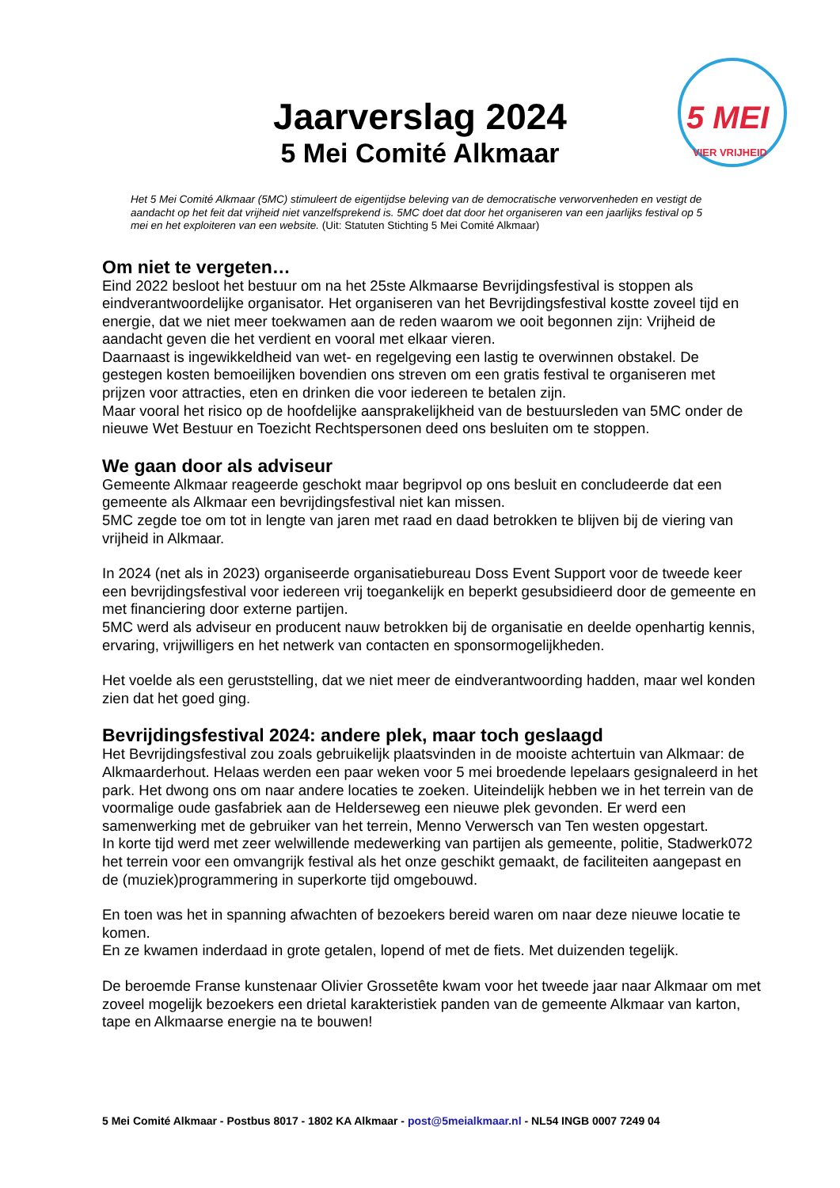5 MEI
VIER VRIJHEID
Jaarverslag 2024
5 Mei Comité Alkmaar
Het 5 Mei Comité Alkmaar (5MC) stimuleert de eigentijdse beleving van de democratische verworvenheden en vestigt de aandacht op het feit dat vrijheid niet vanzelfsprekend is. 5MC doet dat door het organiseren van een jaarlijks festival op 5 mei en het exploiteren van een website. (Uit: Statuten Stichting 5 Mei Comité Alkmaar)
Om niet te vergeten…
Eind 2022 besloot het bestuur om na het 25ste Alkmaarse Bevrijdingsfestival is stoppen als eindverantwoordelijke organisator. Het organiseren van het Bevrijdingsfestival kostte zoveel tijd en energie, dat we niet meer toekwamen aan de reden waarom we ooit begonnen zijn: Vrijheid de aandacht geven die het verdient en vooral met elkaar vieren.
Daarnaast is ingewikkeldheid van wet- en regelgeving een lastig te overwinnen obstakel. De gestegen kosten bemoeilijken bovendien ons streven om een gratis festival te organiseren met prijzen voor attracties, eten en drinken die voor iedereen te betalen zijn.
Maar vooral het risico op de hoofdelijke aansprakelijkheid van de bestuursleden van 5MC onder de nieuwe Wet Bestuur en Toezicht Rechtspersonen deed ons besluiten om te stoppen.
We gaan door als adviseur
Gemeente Alkmaar reageerde geschokt maar begripvol op ons besluit en concludeerde dat een gemeente als Alkmaar een bevrijdingsfestival niet kan missen.
5MC zegde toe om tot in lengte van jaren met raad en daad betrokken te blijven bij de viering van vrijheid in Alkmaar.
In 2024 (net als in 2023) organiseerde organisatiebureau Doss Event Support voor de tweede keer een bevrijdingsfestival voor iedereen vrij toegankelijk en beperkt gesubsidieerd door de gemeente en met financiering door externe partijen.
5MC werd als adviseur en producent nauw betrokken bij de organisatie en deelde openhartig kennis, ervaring, vrijwilligers en het netwerk van contacten en sponsormogelijkheden.
Het voelde als een geruststelling, dat we niet meer de eindverantwoording hadden, maar wel konden zien dat het goed ging.
Bevrijdingsfestival 2024: andere plek, maar toch geslaagd
Het Bevrijdingsfestival zou zoals gebruikelijk plaatsvinden in de mooiste achtertuin van Alkmaar: de Alkmaarderhout. Helaas werden een paar weken voor 5 mei broedende lepelaars gesignaleerd in het park. Het dwong ons om naar andere locaties te zoeken. Uiteindelijk hebben we in het terrein van de voormalige oude gasfabriek aan de Helderseweg een nieuwe plek gevonden. Er werd een samenwerking met de gebruiker van het terrein, Menno Verwersch van Ten westen opgestart.
In korte tijd werd met zeer welwillende medewerking van partijen als gemeente, politie, Stadwerk072 het terrein voor een omvangrijk festival als het onze geschikt gemaakt, de faciliteiten aangepast en de (muziek)programmering in superkorte tijd omgebouwd.
En toen was het in spanning afwachten of bezoekers bereid waren om naar deze nieuwe locatie te komen.
En ze kwamen inderdaad in grote getalen, lopend of met de fiets. Met duizenden tegelijk.
De beroemde Franse kunstenaar Olivier Grossetête kwam voor het tweede jaar naar Alkmaar om met zoveel mogelijk bezoekers een drietal karakteristiek panden van de gemeente Alkmaar van karton, tape en Alkmaarse energie na te bouwen!
5 Mei Comité Alkmaar - Postbus 8017 - 1802 KA Alkmaar - post@5meialkmaar.nl - NL54 INGB 0007 7249 04